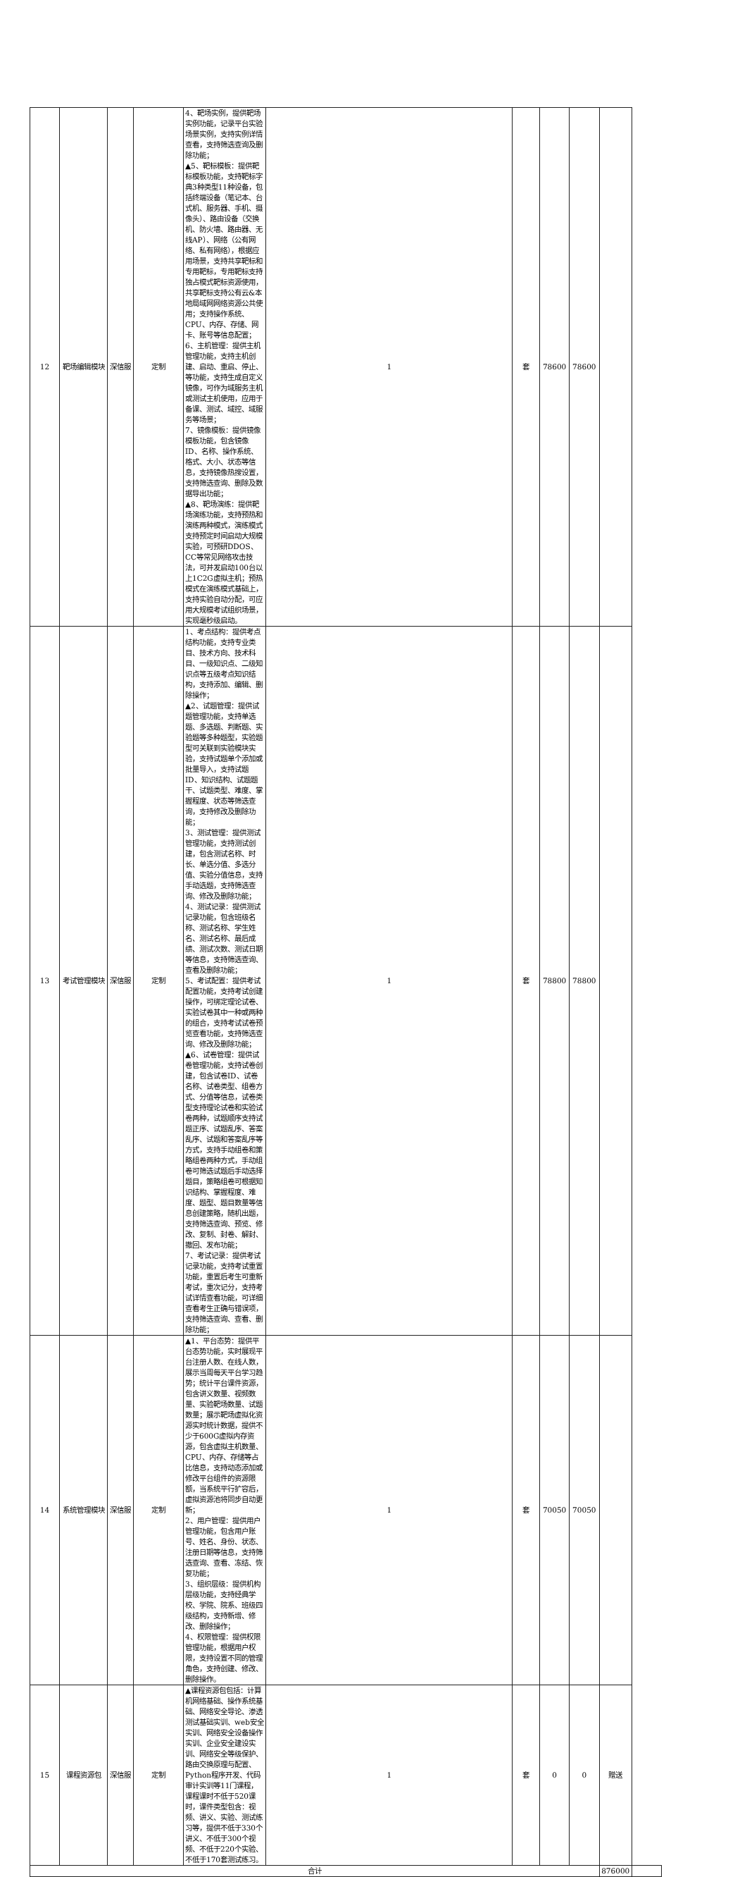| 12 | 靶场编辑模块 | 深信服 | 定制 | 4、靶场实例，提供靶场实例功能，记录平台实验场景实例，支持实例详情查看，支持筛选查询及删除功能； ▲5、靶标模板：提供靶标模板功能，支持靶标字典3种类型11种设备，包括终端设备（笔记本、台式机、服务器、手机、摄像头）、路由设备（交换机、防火墙、路由器、无线AP）、网络（公有网络、私有网络），根据应用场景，支持共享靶标和专用靶标，专用靶标支持独占模式靶标资源使用，共享靶标支持公有云&本地局域网网络资源公共使用；支持操作系统、CPU、内存、存储、网卡、账号等信息配置； 6、主机管理：提供主机管理功能，支持主机创建、启动、重启、停止、等功能，支持生成自定义镜像，可作为域服务主机或测试主机使用，应用于备课、测试、域控、域服务等场景； 7、镜像模板：提供镜像模板功能，包含镜像ID、名称、操作系统、格式、大小、状态等信息，支持镜像热搜设置，支持筛选查询、删除及数据导出功能； ▲8、靶场演练：提供靶场演练功能，支持预热和演练两种模式，演练模式支持预定时间启动大规模实验，可预研DDOS、CC等常见网络攻击技法，可并发启动100台以上1C2G虚拟主机；预热模式在演练模式基础上，支持实验自动分配，可应用大规模考试组织场景，实现毫秒级启动。 | 1 | 套 | 78600 | 78600 | | |
| 13 | 考试管理模块 | 深信服 | 定制 | 1、考点结构：提供考点结构功能，支持专业类目、技术方向、技术科目、一级知识点、二级知识点等五级考点知识结构，支持添加、编辑、删除操作； ▲2、试题管理：提供试题管理功能，支持单选题、多选题、判断题、实验题等多种题型，实验题型可关联到实验模块实验，支持试题单个添加或批量导入，支持试题ID、知识结构、试题题干、试题类型、难度、掌握程度、状态等筛选查询，支持修改及删除功能； 3、测试管理：提供测试管理功能，支持测试创建，包含测试名称、时长、单选分值、多选分值、实验分值信息，支持手动选题，支持筛选查询、修改及删除功能； 4、测试记录：提供测试记录功能，包含班级名称、测试名称、学生姓名、测试名称、最后成绩、测试次数、测试日期等信息，支持筛选查询、查看及删除功能； 5、考试配置：提供考试配置功能，支持考试创建操作，可绑定理论试卷、实验试卷其中一种或两种的组合，支持考试试卷预览查看功能，支持筛选查询、修改及删除功能； ▲6、试卷管理：提供试卷管理功能，支持试卷创建，包含试卷ID、试卷名称、试卷类型、组卷方式、分值等信息，试卷类型支持理论试卷和实验试卷两种，试题顺序支持试题正序、试题乱序、答案乱序、试题和答案乱序等方式，支持手动组卷和策略组卷两种方式，手动组卷可筛选试题后手动选择题目，策略组卷可根据知识结构、掌握程度、难度、题型、题目数量等信息创建策略，随机出题，支持筛选查询、预览、修改、复制、封卷、解封、撤回、发布功能； 7、考试记录：提供考试记录功能，支持考试重置功能，重置后考生可重新考试，重次记分，支持考试详情查看功能，可详细查看考生正确与错误项，支持筛选查询、查看、删除功能； | 1 | 套 | 78800 | 78800 | | |
| 14 | 系统管理模块 | 深信服 | 定制 | ▲1、平台态势：提供平台态势功能，实时展现平台注册人数、在线人数，展示当周每天平台学习趋势；统计平台课件资源，包含讲义数量、视频数量、实验靶场数量、试题数量；展示靶场虚拟化资源实时统计数据，提供不少于600G虚拟内存资源，包含虚拟主机数量、CPU、内存、存储等占比信息，支持动态添加或修改平台组件的资源限额，当系统平行扩容后，虚拟资源池将同步自动更新； 2、用户管理：提供用户管理功能，包含用户账号、姓名、身份、状态、注册日期等信息，支持筛选查询、查看、冻结、恢复功能； 3、组织层级：提供机构层级功能，支持经典学校、学院、院系、班级四级结构，支持新增、修改、删除操作； 4、权限管理：提供权限管理功能，根据用户权限，支持设置不同的管理角色，支持创建、修改、删除操作。 | 1 | 套 | 70050 | 70050 | | |
| 15 | 课程资源包 | 深信服 | 定制 | ▲课程资源包包括：计算机网络基础、操作系统基础、网络安全导论、渗透测试基础实训、web安全实训、网络安全设备操作实训、企业安全建设实训、网络安全等级保护、路由交换原理与配置、Python程序开发、代码审计实训等11门课程，课程课时不低于520课时，课件类型包含：视频、讲义、实验、测试练习等，提供不低于330个讲义、不低于300个视频、不低于220个实验、不低于170套测试练习。 | 1 | 套 | 0 | 0 | 赠送 | |
| 合计 | | | | | | | | | 876000 | |